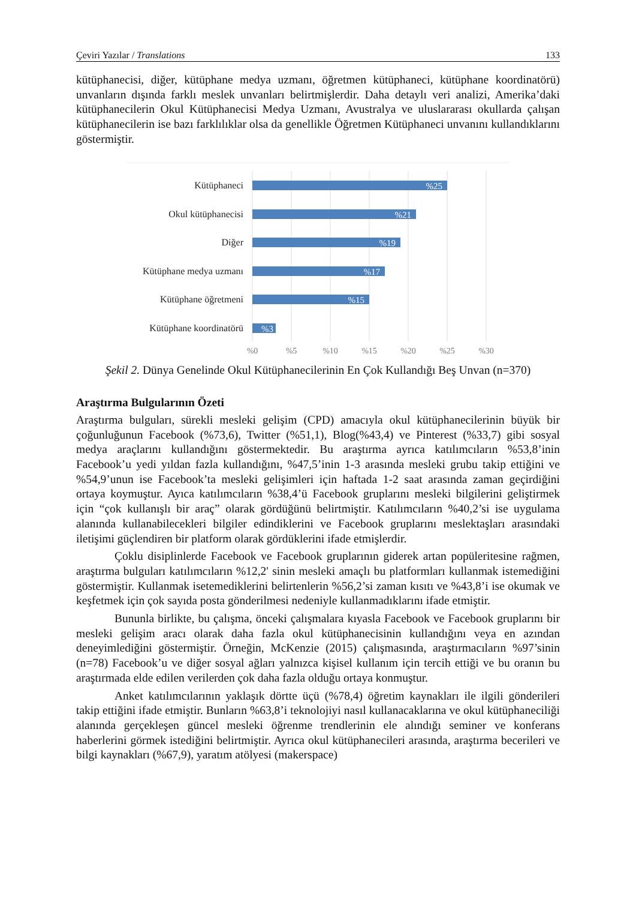Çeviri Yazılar / Translations 133
kütüphanecisi, diğer, kütüphane medya uzmanı, öğretmen kütüphaneci, kütüphane koordinatörü) unvanların dışında farklı meslek unvanları belirtmişlerdir. Daha detaylı veri analizi, Amerika’daki kütüphanecilerin Okul Kütüphanecisi Medya Uzmanı, Avustralya ve uluslararası okullarda çalışan kütüphanecilerin ise bazı farklılıklar olsa da genellikle Öğretmen Kütüphaneci unvanını kullandıklarını göstermiştir.
Kütüphaneci
Okul kütüphanecisi
Diğer
Kütüphane medya uzmanı
Kütüphane öğretmeni
Kütüphane koordinatörü
%25
%21
%19
%17
%15
%3
%0
%5
%10
%15
%20
%25
%30
Şekil 2. Dünya Genelinde Okul Kütüphanecilerinin En Çok Kullandığı Beş Unvan (n=370)
Araştırma Bulgularının Özeti
Araştırma bulguları, sürekli mesleki gelişim (CPD) amacıyla okul kütüphanecilerinin büyük bir çoğunluğunun Facebook (%73,6), Twitter (%51,1), Blog(%43,4) ve Pinterest (%33,7) gibi sosyal medya araçlarını kullandığını göstermektedir. Bu araştırma ayrıca katılımcıların %53,8’inin Facebook’u yedi yıldan fazla kullandığını, %47,5’inin 1-3 arasında mesleki grubu takip ettiğini ve %54,9’unun ise Facebook’ta mesleki gelişimleri için haftada 1-2 saat arasında zaman geçirdiğini ortaya koymuştur. Ayıca katılımcıların %38,4’ü Facebook gruplarını mesleki bilgilerini geliştirmek için “çok kullanışlı bir araç” olarak gördüğünü belirtmiştir. Katılımcıların %40,2’si ise uygulama alanında kullanabilecekleri bilgiler edindiklerini ve Facebook gruplarını meslektaşları arasındaki iletişimi güçlendiren bir platform olarak gördüklerini ifade etmişlerdir.
Çoklu disiplinlerde Facebook ve Facebook gruplarının giderek artan popüleritesine rağmen, araştırma bulguları katılımcıların %12,2' sinin mesleki amaçlı bu platformları kullanmak istemediğini göstermiştir. Kullanmak isetemediklerini belirtenlerin %56,2’si zaman kısıtı ve %43,8’i ise okumak ve keşfetmek için çok sayıda posta gönderilmesi nedeniyle kullanmadıklarını ifade etmiştir.
Bununla birlikte, bu çalışma, önceki çalışmalara kıyasla Facebook ve Facebook gruplarını bir mesleki gelişim aracı olarak daha fazla okul kütüphanecisinin kullandığını veya en azından deneyimlediğini göstermiştir. Örneğin, McKenzie (2015) çalışmasında, araştırmacıların %97’sinin (n=78) Facebook’u ve diğer sosyal ağları yalnızca kişisel kullanım için tercih ettiği ve bu oranın bu araştırmada elde edilen verilerden çok daha fazla olduğu ortaya konmuştur.
Anket katılımcılarının yaklaşık dörtte üçü (%78,4) öğretim kaynakları ile ilgili gönderileri takip ettiğini ifade etmiştir. Bunların %63,8’i teknolojiyi nasıl kullanacaklarına ve okul kütüphaneciliği alanında gerçekleşen güncel mesleki öğrenme trendlerinin ele alındığı seminer ve konferans haberlerini görmek istediğini belirtmiştir. Ayrıca okul kütüphanecileri arasında, araştırma becerileri ve bilgi kaynakları (%67,9), yaratım atölyesi (makerspace)